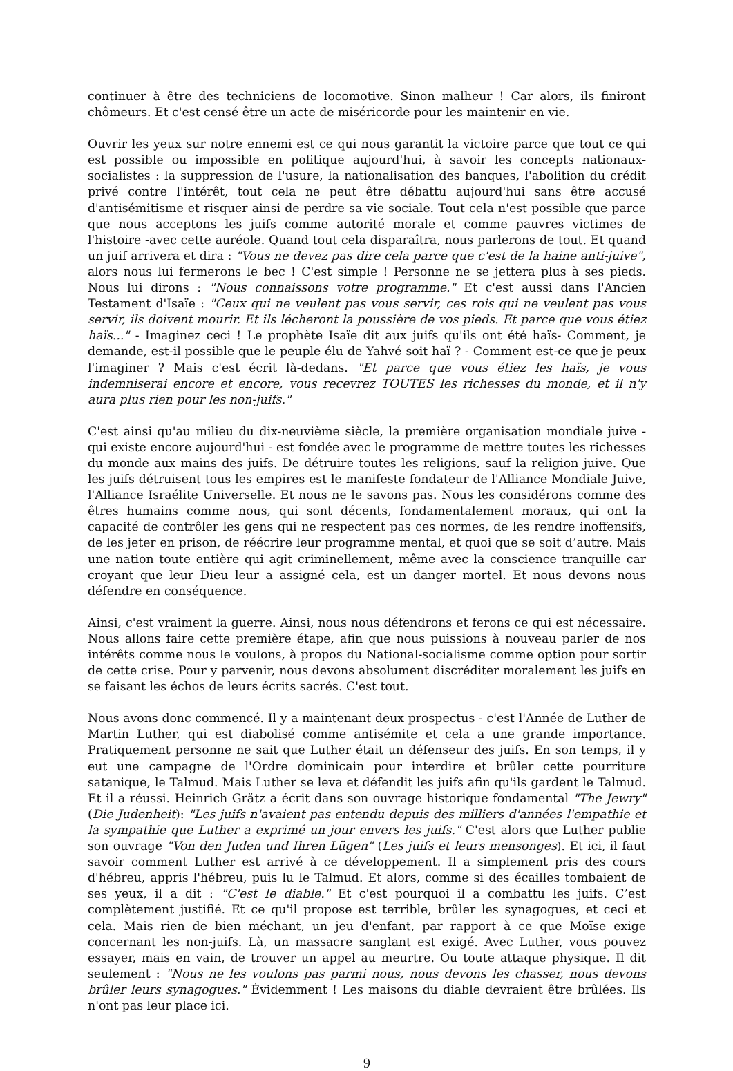continuer à être des techniciens de locomotive. Sinon malheur ! Car alors, ils finiront chômeurs. Et c'est censé être un acte de miséricorde pour les maintenir en vie.
Ouvrir les yeux sur notre ennemi est ce qui nous garantit la victoire parce que tout ce qui est possible ou impossible en politique aujourd'hui, à savoir les concepts nationaux-socialistes : la suppression de l'usure, la nationalisation des banques, l'abolition du crédit privé contre l'intérêt, tout cela ne peut être débattu aujourd'hui sans être accusé d'antisémitisme et risquer ainsi de perdre sa vie sociale. Tout cela n'est possible que parce que nous acceptons les juifs comme autorité morale et comme pauvres victimes de l'histoire -avec cette auréole. Quand tout cela disparaîtra, nous parlerons de tout. Et quand un juif arrivera et dira : "Vous ne devez pas dire cela parce que c'est de la haine anti-juive", alors nous lui fermerons le bec ! C'est simple ! Personne ne se jettera plus à ses pieds. Nous lui dirons : "Nous connaissons votre programme." Et c'est aussi dans l'Ancien Testament d'Isaïe : "Ceux qui ne veulent pas vous servir, ces rois qui ne veulent pas vous servir, ils doivent mourir. Et ils lécheront la poussière de vos pieds. Et parce que vous étiez haïs..." - Imaginez ceci ! Le prophète Isaïe dit aux juifs qu'ils ont été haïs- Comment, je demande, est-il possible que le peuple élu de Yahvé soit haï ? - Comment est-ce que je peux l'imaginer ? Mais c'est écrit là-dedans. "Et parce que vous étiez les haïs, je vous indemniserai encore et encore, vous recevrez TOUTES les richesses du monde, et il n'y aura plus rien pour les non-juifs."
C'est ainsi qu'au milieu du dix-neuvième siècle, la première organisation mondiale juive - qui existe encore aujourd'hui - est fondée avec le programme de mettre toutes les richesses du monde aux mains des juifs. De détruire toutes les religions, sauf la religion juive. Que les juifs détruisent tous les empires est le manifeste fondateur de l'Alliance Mondiale Juive, l'Alliance Israélite Universelle. Et nous ne le savons pas. Nous les considérons comme des êtres humains comme nous, qui sont décents, fondamentalement moraux, qui ont la capacité de contrôler les gens qui ne respectent pas ces normes, de les rendre inoffensifs, de les jeter en prison, de réécrire leur programme mental, et quoi que se soit d’autre. Mais une nation toute entière qui agit criminellement, même avec la conscience tranquille car croyant que leur Dieu leur a assigné cela, est un danger mortel. Et nous devons nous défendre en conséquence.
Ainsi, c'est vraiment la guerre. Ainsi, nous nous défendrons et ferons ce qui est nécessaire. Nous allons faire cette première étape, afin que nous puissions à nouveau parler de nos intérêts comme nous le voulons, à propos du National-socialisme comme option pour sortir de cette crise. Pour y parvenir, nous devons absolument discréditer moralement les juifs en se faisant les échos de leurs écrits sacrés. C'est tout.
Nous avons donc commencé. Il y a maintenant deux prospectus - c'est l'Année de Luther de Martin Luther, qui est diabolisé comme antisémite et cela a une grande importance. Pratiquement personne ne sait que Luther était un défenseur des juifs. En son temps, il y eut une campagne de l'Ordre dominicain pour interdire et brûler cette pourriture satanique, le Talmud. Mais Luther se leva et défendit les juifs afin qu'ils gardent le Talmud. Et il a réussi. Heinrich Grätz a écrit dans son ouvrage historique fondamental "The Jewry" (Die Judenheit): "Les juifs n'avaient pas entendu depuis des milliers d'années l'empathie et la sympathie que Luther a exprimé un jour envers les juifs." C'est alors que Luther publie son ouvrage "Von den Juden und Ihren Lügen" (Les juifs et leurs mensonges). Et ici, il faut savoir comment Luther est arrivé à ce développement. Il a simplement pris des cours d'hébreu, appris l'hébreu, puis lu le Talmud. Et alors, comme si des écailles tombaient de ses yeux, il a dit : "C'est le diable." Et c'est pourquoi il a combattu les juifs. C’est complètement justifié. Et ce qu'il propose est terrible, brûler les synagogues, et ceci et cela. Mais rien de bien méchant, un jeu d'enfant, par rapport à ce que Moïse exige concernant les non-juifs. Là, un massacre sanglant est exigé. Avec Luther, vous pouvez essayer, mais en vain, de trouver un appel au meurtre. Ou toute attaque physique. Il dit seulement : "Nous ne les voulons pas parmi nous, nous devons les chasser, nous devons brûler leurs synagogues." Évidemment ! Les maisons du diable devraient être brûlées. Ils n'ont pas leur place ici.
9